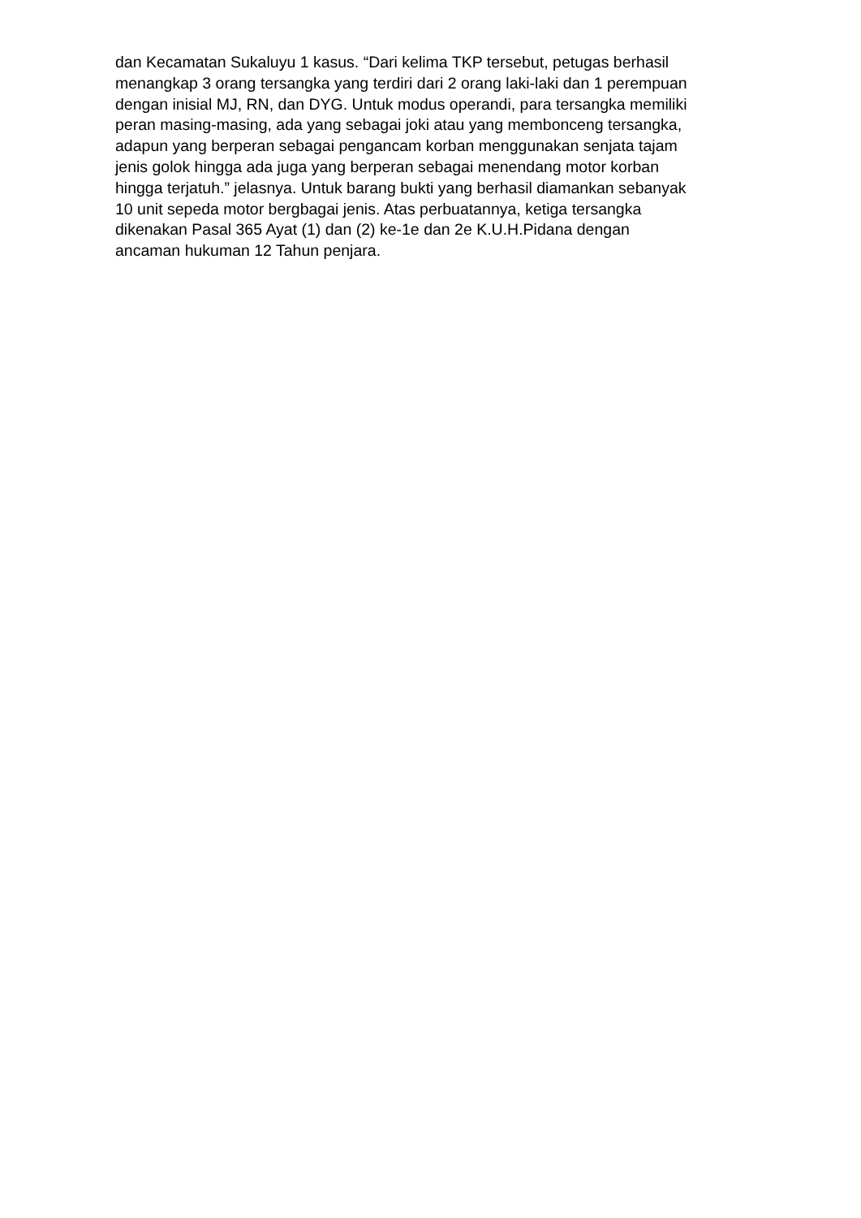dan Kecamatan Sukaluyu 1 kasus. “Dari kelima TKP tersebut, petugas berhasil
menangkap 3 orang tersangka yang terdiri dari 2 orang laki-laki dan 1 perempuan
dengan inisial MJ, RN, dan DYG. Untuk modus operandi, para tersangka memiliki
peran masing-masing, ada yang sebagai joki atau yang membonceng tersangka,
adapun yang berperan sebagai pengancam korban menggunakan senjata tajam
jenis golok hingga ada juga yang berperan sebagai menendang motor korban
hingga terjatuh.” jelasnya. Untuk barang bukti yang berhasil diamankan sebanyak
10 unit sepeda motor bergbagai jenis. Atas perbuatannya, ketiga tersangka
dikenakan Pasal 365 Ayat (1) dan (2) ke-1e dan 2e K.U.H.Pidana dengan
ancaman hukuman 12 Tahun penjara.